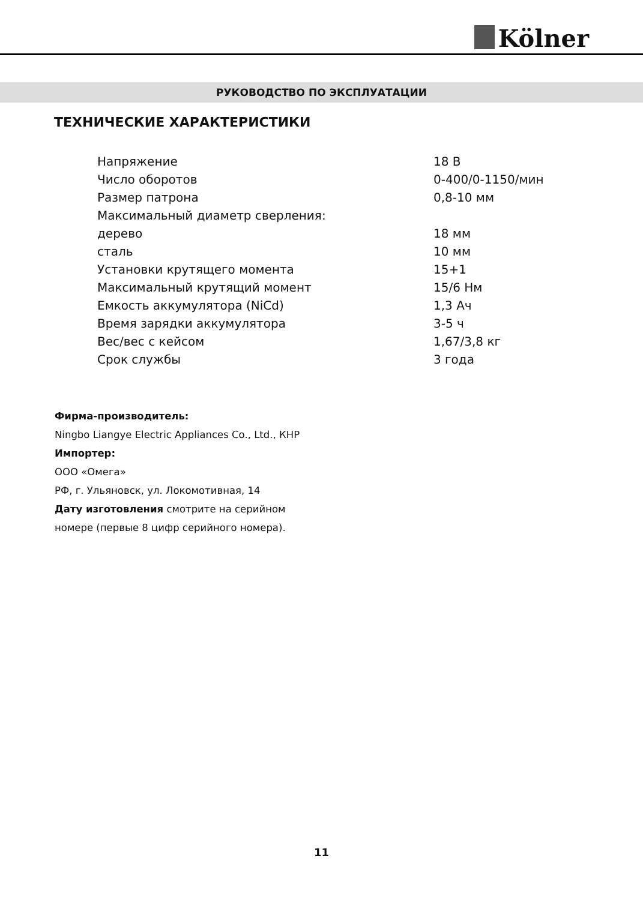Kölner
РУКОВОДСТВО ПО ЭКСПЛУАТАЦИИ
ТЕХНИЧЕСКИЕ ХАРАКТЕРИСТИКИ
| Напряжение | 18 В |
| Число оборотов | 0-400/0-1150/мин |
| Размер патрона | 0,8-10 мм |
| Максимальный диаметр сверления: | |
| дерево | 18 мм |
| сталь | 10 мм |
| Установки крутящего момента | 15+1 |
| Максимальный крутящий момент | 15/6 Нм |
| Емкость аккумулятора (NiCd) | 1,3 Ач |
| Время зарядки аккумулятора | 3-5 ч |
| Вес/вес с кейсом | 1,67/3,8 кг |
| Срок службы | 3 года |
Фирма-производитель:
Ningbo Liangye Electric Appliances Co., Ltd., КНР
Импортер:
ООО «Омега»
РФ, г. Ульяновск, ул. Локомотивная, 14
Дату изготовления смотрите на серийном номере (первые 8 цифр серийного номера).
11